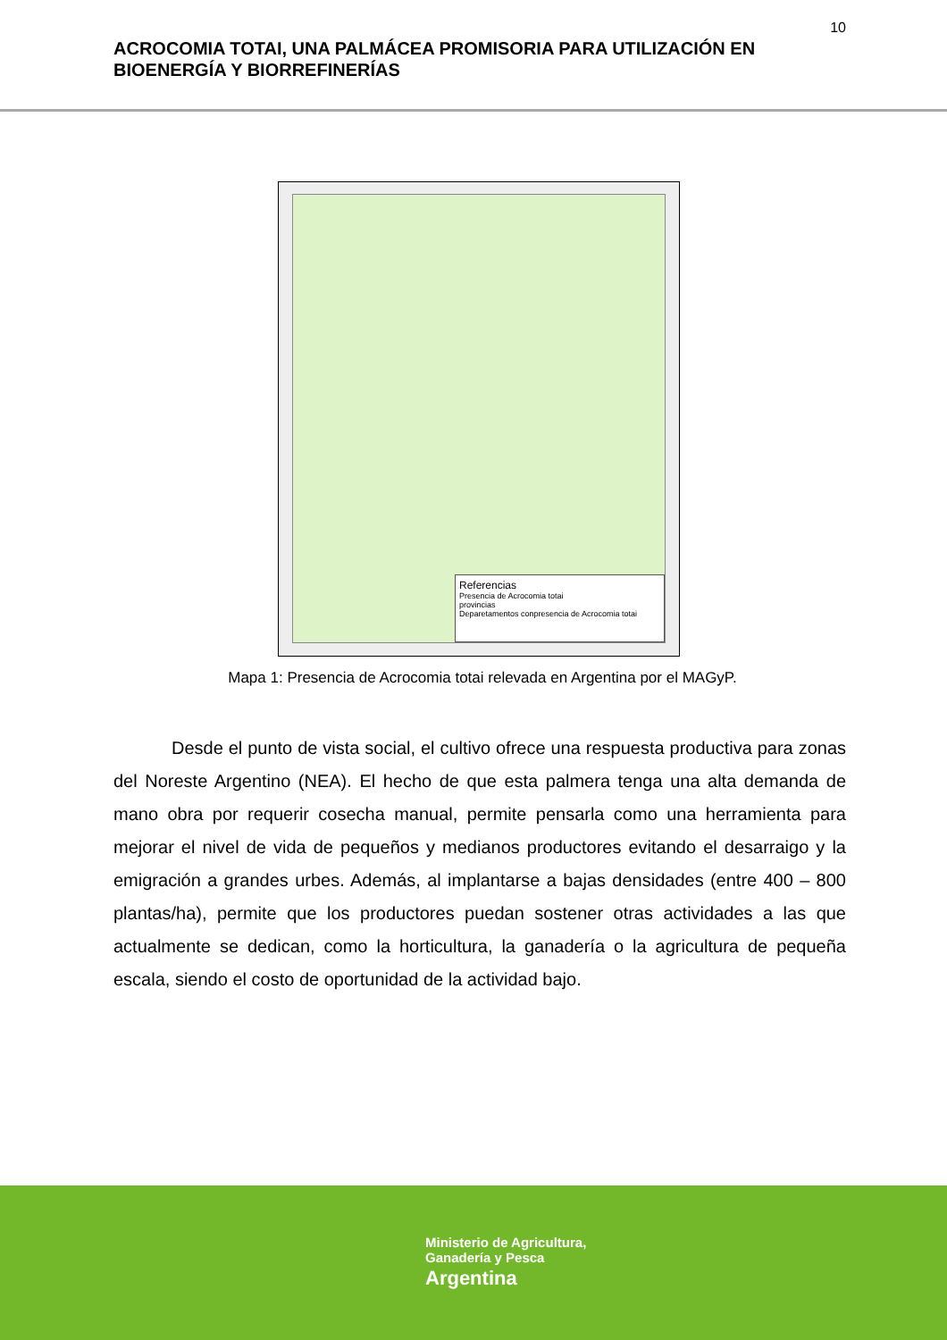10
ACROCOMIA TOTAI, UNA PALMÁCEA PROMISORIA PARA UTILIZACIÓN EN BIOENERGÍA Y BIORREFINERÍAS
Referencias
Presencia de Acrocomia totai
provincias
Deparetamentos conpresencia de Acrocomia totai
Mapa 1: Presencia de Acrocomia totai relevada en Argentina por el MAGyP.
Desde el punto de vista social, el cultivo ofrece una respuesta productiva para zonas del Noreste Argentino (NEA). El hecho de que esta palmera tenga una alta demanda de mano obra por requerir cosecha manual, permite pensarla como una herramienta para mejorar el nivel de vida de pequeños y medianos productores evitando el desarraigo y la emigración a grandes urbes. Además, al implantarse a bajas densidades (entre 400 – 800 plantas/ha), permite que los productores puedan sostener otras actividades a las que actualmente se dedican, como la horticultura, la ganadería o la agricultura de pequeña escala, siendo el costo de oportunidad de la actividad bajo.
Ministerio de Agricultura,
Ganadería y Pesca
Argentina